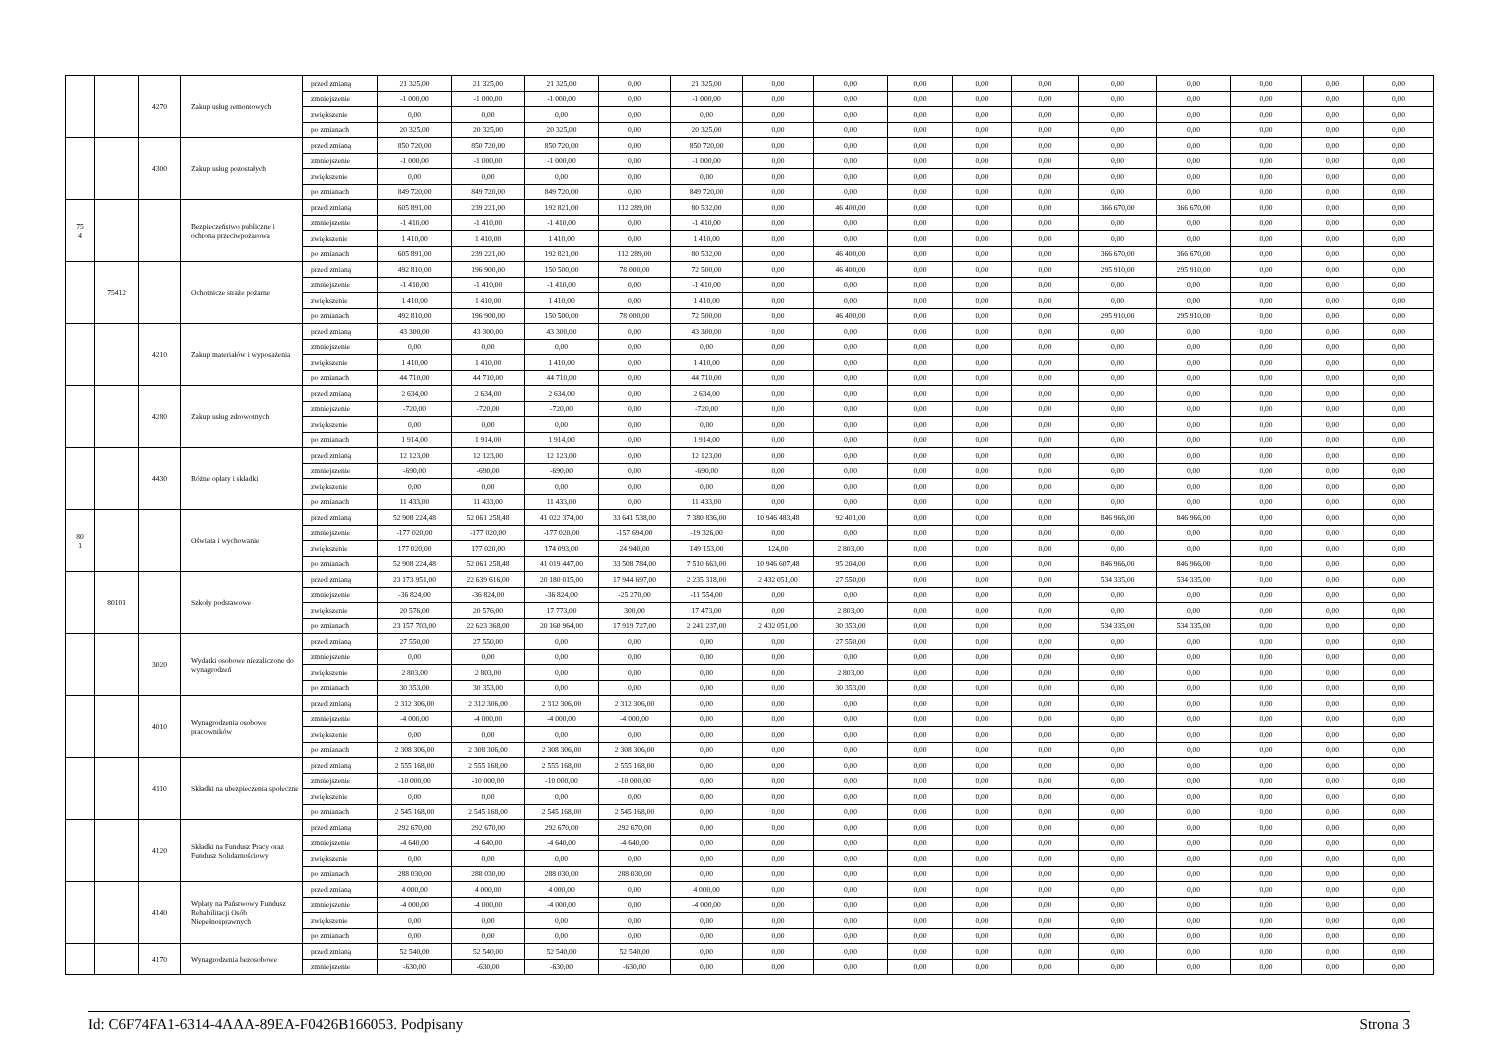| | | 4270 | Zakup usług remontowych | przed zmianą | 21 325,00 | 21 325,00 | 21 325,00 | 0,00 | 21 325,00 | 0,00 | 0,00 | 0,00 | 0,00 | 0,00 | 0,00 | 0,00 | 0,00 | 0,00 | 0,00 |
| | | | | zmniejszenie | -1 000,00 | -1 000,00 | -1 000,00 | 0,00 | -1 000,00 | 0,00 | 0,00 | 0,00 | 0,00 | 0,00 | 0,00 | 0,00 | 0,00 | 0,00 | 0,00 |
| | | | | zwiększenie | 0,00 | 0,00 | 0,00 | 0,00 | 0,00 | 0,00 | 0,00 | 0,00 | 0,00 | 0,00 | 0,00 | 0,00 | 0,00 | 0,00 | 0,00 |
| | | | | po zmianach | 20 325,00 | 20 325,00 | 20 325,00 | 0,00 | 20 325,00 | 0,00 | 0,00 | 0,00 | 0,00 | 0,00 | 0,00 | 0,00 | 0,00 | 0,00 | 0,00 |
| | | 4300 | Zakup usług pozostałych | przed zmianą | 850 720,00 | 850 720,00 | 850 720,00 | 0,00 | 850 720,00 | 0,00 | 0,00 | 0,00 | 0,00 | 0,00 | 0,00 | 0,00 | 0,00 | 0,00 | 0,00 |
| | | | | zmniejszenie | -1 000,00 | -1 000,00 | -1 000,00 | 0,00 | -1 000,00 | 0,00 | 0,00 | 0,00 | 0,00 | 0,00 | 0,00 | 0,00 | 0,00 | 0,00 | 0,00 |
| | | | | zwiększenie | 0,00 | 0,00 | 0,00 | 0,00 | 0,00 | 0,00 | 0,00 | 0,00 | 0,00 | 0,00 | 0,00 | 0,00 | 0,00 | 0,00 | 0,00 |
| | | | | po zmianach | 849 720,00 | 849 720,00 | 849 720,00 | 0,00 | 849 720,00 | 0,00 | 0,00 | 0,00 | 0,00 | 0,00 | 0,00 | 0,00 | 0,00 | 0,00 | 0,00 |
| 75 4 | | | Bezpieczeństwo publiczne i ochrona przeciwpożarowa | przed zmianą | 605 891,00 | 239 221,00 | 192 821,00 | 112 289,00 | 80 532,00 | 0,00 | 46 400,00 | 0,00 | 0,00 | 0,00 | 366 670,00 | 366 670,00 | 0,00 | 0,00 | 0,00 |
| | | | | zmniejszenie | -1 410,00 | -1 410,00 | -1 410,00 | 0,00 | -1 410,00 | 0,00 | 0,00 | 0,00 | 0,00 | 0,00 | 0,00 | 0,00 | 0,00 | 0,00 | 0,00 |
| | | | | zwiększenie | 1 410,00 | 1 410,00 | 1 410,00 | 0,00 | 1 410,00 | 0,00 | 0,00 | 0,00 | 0,00 | 0,00 | 0,00 | 0,00 | 0,00 | 0,00 | 0,00 |
| | | | | po zmianach | 605 891,00 | 239 221,00 | 192 821,00 | 112 289,00 | 80 532,00 | 0,00 | 46 400,00 | 0,00 | 0,00 | 0,00 | 366 670,00 | 366 670,00 | 0,00 | 0,00 | 0,00 |
| | 75412 | | Ochotnicze straże pożarne | przed zmianą | 492 810,00 | 196 900,00 | 150 500,00 | 78 000,00 | 72 500,00 | 0,00 | 46 400,00 | 0,00 | 0,00 | 0,00 | 295 910,00 | 295 910,00 | 0,00 | 0,00 | 0,00 |
| | | | | zmniejszenie | -1 410,00 | -1 410,00 | -1 410,00 | 0,00 | -1 410,00 | 0,00 | 0,00 | 0,00 | 0,00 | 0,00 | 0,00 | 0,00 | 0,00 | 0,00 | 0,00 |
| | | | | zwiększenie | 1 410,00 | 1 410,00 | 1 410,00 | 0,00 | 1 410,00 | 0,00 | 0,00 | 0,00 | 0,00 | 0,00 | 0,00 | 0,00 | 0,00 | 0,00 | 0,00 |
| | | | | po zmianach | 492 810,00 | 196 900,00 | 150 500,00 | 78 000,00 | 72 500,00 | 0,00 | 46 400,00 | 0,00 | 0,00 | 0,00 | 295 910,00 | 295 910,00 | 0,00 | 0,00 | 0,00 |
| | | 4210 | Zakup materiałów i wyposażenia | przed zmianą | 43 300,00 | 43 300,00 | 43 300,00 | 0,00 | 43 300,00 | 0,00 | 0,00 | 0,00 | 0,00 | 0,00 | 0,00 | 0,00 | 0,00 | 0,00 | 0,00 |
| | | | | zmniejszenie | 0,00 | 0,00 | 0,00 | 0,00 | 0,00 | 0,00 | 0,00 | 0,00 | 0,00 | 0,00 | 0,00 | 0,00 | 0,00 | 0,00 | 0,00 |
| | | | | zwiększenie | 1 410,00 | 1 410,00 | 1 410,00 | 0,00 | 1 410,00 | 0,00 | 0,00 | 0,00 | 0,00 | 0,00 | 0,00 | 0,00 | 0,00 | 0,00 | 0,00 |
| | | | | po zmianach | 44 710,00 | 44 710,00 | 44 710,00 | 0,00 | 44 710,00 | 0,00 | 0,00 | 0,00 | 0,00 | 0,00 | 0,00 | 0,00 | 0,00 | 0,00 | 0,00 |
| | | 4280 | Zakup usług zdrowotnych | przed zmianą | 2 634,00 | 2 634,00 | 2 634,00 | 0,00 | 2 634,00 | 0,00 | 0,00 | 0,00 | 0,00 | 0,00 | 0,00 | 0,00 | 0,00 | 0,00 | 0,00 |
| | | | | zmniejszenie | -720,00 | -720,00 | -720,00 | 0,00 | -720,00 | 0,00 | 0,00 | 0,00 | 0,00 | 0,00 | 0,00 | 0,00 | 0,00 | 0,00 | 0,00 |
| | | | | zwiększenie | 0,00 | 0,00 | 0,00 | 0,00 | 0,00 | 0,00 | 0,00 | 0,00 | 0,00 | 0,00 | 0,00 | 0,00 | 0,00 | 0,00 | 0,00 |
| | | | | po zmianach | 1 914,00 | 1 914,00 | 1 914,00 | 0,00 | 1 914,00 | 0,00 | 0,00 | 0,00 | 0,00 | 0,00 | 0,00 | 0,00 | 0,00 | 0,00 | 0,00 |
| | | 4430 | Różne opłaty i składki | przed zmianą | 12 123,00 | 12 123,00 | 12 123,00 | 0,00 | 12 123,00 | 0,00 | 0,00 | 0,00 | 0,00 | 0,00 | 0,00 | 0,00 | 0,00 | 0,00 | 0,00 |
| | | | | zmniejszenie | -690,00 | -690,00 | -690,00 | 0,00 | -690,00 | 0,00 | 0,00 | 0,00 | 0,00 | 0,00 | 0,00 | 0,00 | 0,00 | 0,00 | 0,00 |
| | | | | zwiększenie | 0,00 | 0,00 | 0,00 | 0,00 | 0,00 | 0,00 | 0,00 | 0,00 | 0,00 | 0,00 | 0,00 | 0,00 | 0,00 | 0,00 | 0,00 |
| | | | | po zmianach | 11 433,00 | 11 433,00 | 11 433,00 | 0,00 | 11 433,00 | 0,00 | 0,00 | 0,00 | 0,00 | 0,00 | 0,00 | 0,00 | 0,00 | 0,00 | 0,00 |
| 80 1 | | | Oświata i wychowanie | przed zmianą | 52 908 224,48 | 52 061 258,48 | 41 022 374,00 | 33 641 538,00 | 7 380 836,00 | 10 946 483,48 | 92 401,00 | 0,00 | 0,00 | 0,00 | 846 966,00 | 846 966,00 | 0,00 | 0,00 | 0,00 |
| | | | | zmniejszenie | -177 020,00 | -177 020,00 | -177 020,00 | -157 694,00 | -19 326,00 | 0,00 | 0,00 | 0,00 | 0,00 | 0,00 | 0,00 | 0,00 | 0,00 | 0,00 | 0,00 |
| | | | | zwiększenie | 177 020,00 | 177 020,00 | 174 093,00 | 24 940,00 | 149 153,00 | 124,00 | 2 803,00 | 0,00 | 0,00 | 0,00 | 0,00 | 0,00 | 0,00 | 0,00 | 0,00 |
| | | | | po zmianach | 52 908 224,48 | 52 061 258,48 | 41 019 447,00 | 33 508 784,00 | 7 510 663,00 | 10 946 607,48 | 95 204,00 | 0,00 | 0,00 | 0,00 | 846 966,00 | 846 966,00 | 0,00 | 0,00 | 0,00 |
| | 80101 | | Szkoły podstawowe | przed zmianą | 23 173 951,00 | 22 639 616,00 | 20 180 015,00 | 17 944 697,00 | 2 235 318,00 | 2 432 051,00 | 27 550,00 | 0,00 | 0,00 | 0,00 | 534 335,00 | 534 335,00 | 0,00 | 0,00 | 0,00 |
| | | | | zmniejszenie | -36 824,00 | -36 824,00 | -36 824,00 | -25 270,00 | -11 554,00 | 0,00 | 0,00 | 0,00 | 0,00 | 0,00 | 0,00 | 0,00 | 0,00 | 0,00 | 0,00 |
| | | | | zwiększenie | 20 576,00 | 20 576,00 | 17 773,00 | 300,00 | 17 473,00 | 0,00 | 2 803,00 | 0,00 | 0,00 | 0,00 | 0,00 | 0,00 | 0,00 | 0,00 | 0,00 |
| | | | | po zmianach | 23 157 703,00 | 22 623 368,00 | 20 160 964,00 | 17 919 727,00 | 2 241 237,00 | 2 432 051,00 | 30 353,00 | 0,00 | 0,00 | 0,00 | 534 335,00 | 534 335,00 | 0,00 | 0,00 | 0,00 |
| | | 3020 | Wydatki osobowe niezaliczone do wynagrodzeń | przed zmianą | 27 550,00 | 27 550,00 | 0,00 | 0,00 | 0,00 | 0,00 | 27 550,00 | 0,00 | 0,00 | 0,00 | 0,00 | 0,00 | 0,00 | 0,00 | 0,00 |
| | | | | zmniejszenie | 0,00 | 0,00 | 0,00 | 0,00 | 0,00 | 0,00 | 0,00 | 0,00 | 0,00 | 0,00 | 0,00 | 0,00 | 0,00 | 0,00 | 0,00 |
| | | | | zwiększenie | 2 803,00 | 2 803,00 | 0,00 | 0,00 | 0,00 | 0,00 | 2 803,00 | 0,00 | 0,00 | 0,00 | 0,00 | 0,00 | 0,00 | 0,00 | 0,00 |
| | | | | po zmianach | 30 353,00 | 30 353,00 | 0,00 | 0,00 | 0,00 | 0,00 | 30 353,00 | 0,00 | 0,00 | 0,00 | 0,00 | 0,00 | 0,00 | 0,00 | 0,00 |
| | | 4010 | Wynagrodzenia osobowe pracowników | przed zmianą | 2 312 306,00 | 2 312 306,00 | 2 312 306,00 | 2 312 306,00 | 0,00 | 0,00 | 0,00 | 0,00 | 0,00 | 0,00 | 0,00 | 0,00 | 0,00 | 0,00 | 0,00 |
| | | | | zmniejszenie | -4 000,00 | -4 000,00 | -4 000,00 | -4 000,00 | 0,00 | 0,00 | 0,00 | 0,00 | 0,00 | 0,00 | 0,00 | 0,00 | 0,00 | 0,00 | 0,00 |
| | | | | zwiększenie | 0,00 | 0,00 | 0,00 | 0,00 | 0,00 | 0,00 | 0,00 | 0,00 | 0,00 | 0,00 | 0,00 | 0,00 | 0,00 | 0,00 | 0,00 |
| | | | | po zmianach | 2 308 306,00 | 2 308 306,00 | 2 308 306,00 | 2 308 306,00 | 0,00 | 0,00 | 0,00 | 0,00 | 0,00 | 0,00 | 0,00 | 0,00 | 0,00 | 0,00 | 0,00 |
| | | 4110 | Składki na ubezpieczenia społeczne | przed zmianą | 2 555 168,00 | 2 555 168,00 | 2 555 168,00 | 2 555 168,00 | 0,00 | 0,00 | 0,00 | 0,00 | 0,00 | 0,00 | 0,00 | 0,00 | 0,00 | 0,00 | 0,00 |
| | | | | zmniejszenie | -10 000,00 | -10 000,00 | -10 000,00 | -10 000,00 | 0,00 | 0,00 | 0,00 | 0,00 | 0,00 | 0,00 | 0,00 | 0,00 | 0,00 | 0,00 | 0,00 |
| | | | | zwiększenie | 0,00 | 0,00 | 0,00 | 0,00 | 0,00 | 0,00 | 0,00 | 0,00 | 0,00 | 0,00 | 0,00 | 0,00 | 0,00 | 0,00 | 0,00 |
| | | | | po zmianach | 2 545 168,00 | 2 545 168,00 | 2 545 168,00 | 2 545 168,00 | 0,00 | 0,00 | 0,00 | 0,00 | 0,00 | 0,00 | 0,00 | 0,00 | 0,00 | 0,00 | 0,00 |
| | | 4120 | Składki na Fundusz Pracy oraz Fundusz Solidarnościowy | przed zmianą | 292 670,00 | 292 670,00 | 292 670,00 | 292 670,00 | 0,00 | 0,00 | 0,00 | 0,00 | 0,00 | 0,00 | 0,00 | 0,00 | 0,00 | 0,00 | 0,00 |
| | | | | zmniejszenie | -4 640,00 | -4 640,00 | -4 640,00 | -4 640,00 | 0,00 | 0,00 | 0,00 | 0,00 | 0,00 | 0,00 | 0,00 | 0,00 | 0,00 | 0,00 | 0,00 |
| | | | | zwiększenie | 0,00 | 0,00 | 0,00 | 0,00 | 0,00 | 0,00 | 0,00 | 0,00 | 0,00 | 0,00 | 0,00 | 0,00 | 0,00 | 0,00 | 0,00 |
| | | | | po zmianach | 288 030,00 | 288 030,00 | 288 030,00 | 288 030,00 | 0,00 | 0,00 | 0,00 | 0,00 | 0,00 | 0,00 | 0,00 | 0,00 | 0,00 | 0,00 | 0,00 |
| | | 4140 | Wpłaty na Państwowy Fundusz Rehabilitacji Osób Niepełnosprawnych | przed zmianą | 4 000,00 | 4 000,00 | 4 000,00 | 0,00 | 4 000,00 | 0,00 | 0,00 | 0,00 | 0,00 | 0,00 | 0,00 | 0,00 | 0,00 | 0,00 | 0,00 |
| | | | | zmniejszenie | -4 000,00 | -4 000,00 | -4 000,00 | 0,00 | -4 000,00 | 0,00 | 0,00 | 0,00 | 0,00 | 0,00 | 0,00 | 0,00 | 0,00 | 0,00 | 0,00 |
| | | | | zwiększenie | 0,00 | 0,00 | 0,00 | 0,00 | 0,00 | 0,00 | 0,00 | 0,00 | 0,00 | 0,00 | 0,00 | 0,00 | 0,00 | 0,00 | 0,00 |
| | | | | po zmianach | 0,00 | 0,00 | 0,00 | 0,00 | 0,00 | 0,00 | 0,00 | 0,00 | 0,00 | 0,00 | 0,00 | 0,00 | 0,00 | 0,00 | 0,00 |
| | | 4170 | Wynagrodzenia bezosobowe | przed zmianą | 52 540,00 | 52 540,00 | 52 540,00 | 52 540,00 | 0,00 | 0,00 | 0,00 | 0,00 | 0,00 | 0,00 | 0,00 | 0,00 | 0,00 | 0,00 | 0,00 |
| | | | | zmniejszenie | -630,00 | -630,00 | -630,00 | -630,00 | 0,00 | 0,00 | 0,00 | 0,00 | 0,00 | 0,00 | 0,00 | 0,00 | 0,00 | 0,00 | 0,00 |
Id: C6F74FA1-6314-4AAA-89EA-F0426B166053. Podpisany Strona 3